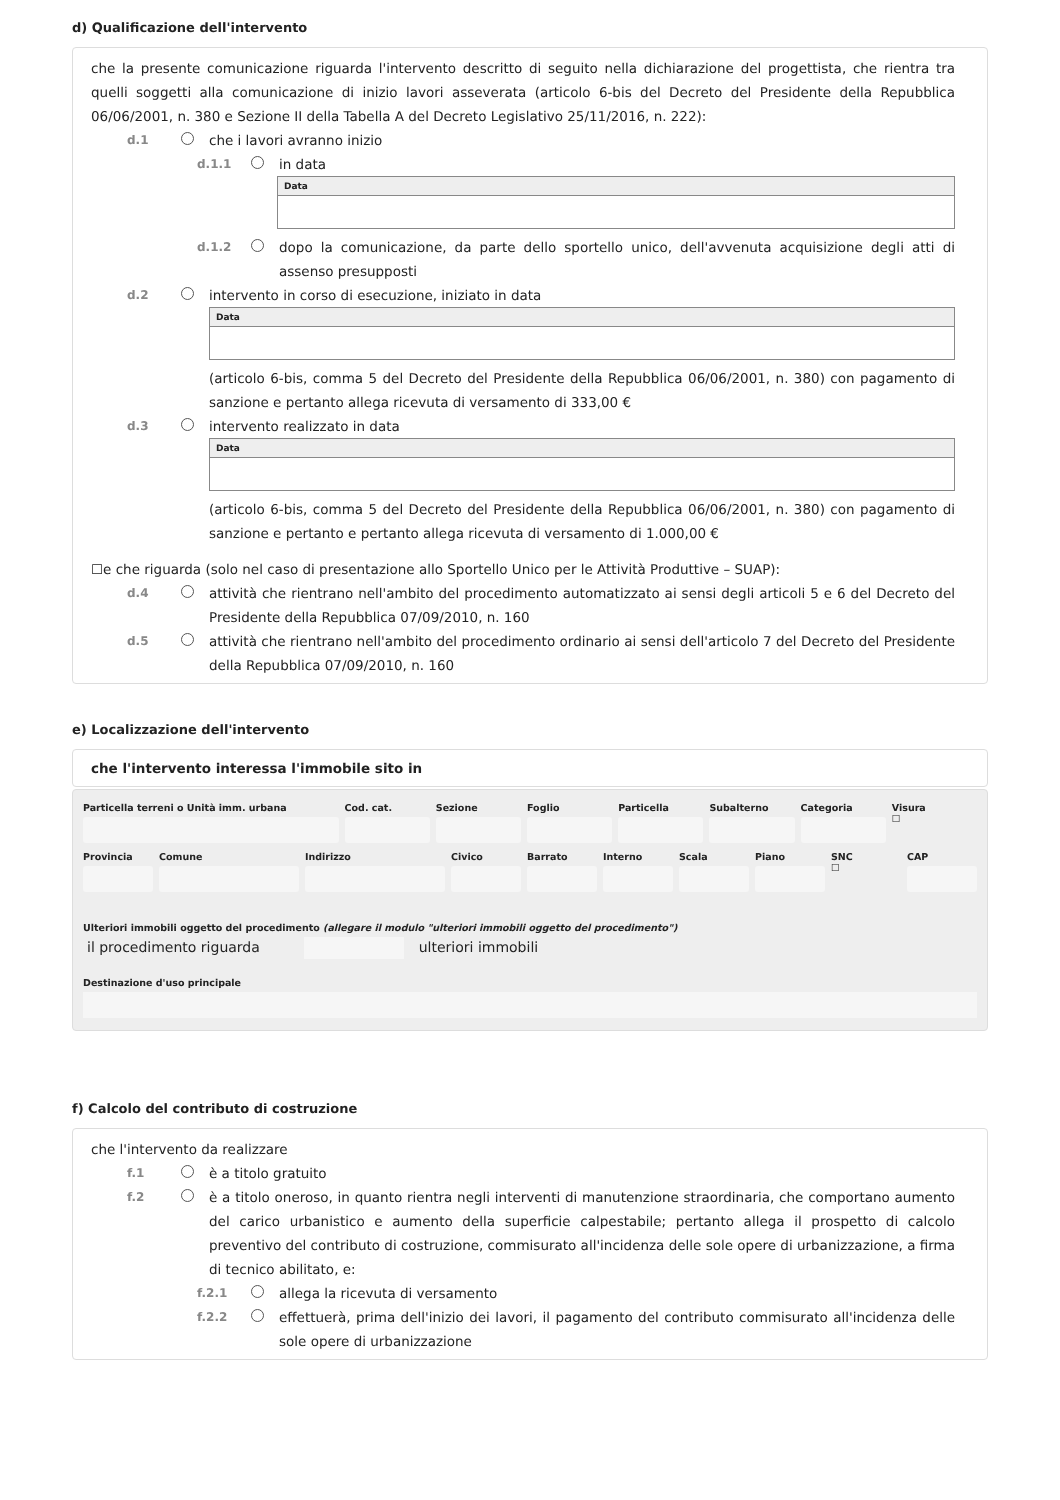d) Qualificazione dell'intervento
che la presente comunicazione riguarda l'intervento descritto di seguito nella dichiarazione del progettista, che rientra tra quelli soggetti alla comunicazione di inizio lavori asseverata (articolo 6-bis del Decreto del Presidente della Repubblica 06/06/2001, n. 380 e Sezione II della Tabella A del Decreto Legislativo 25/11/2016, n. 222):
d.1 che i lavori avranno inizio
d.1.1 in data
Data
d.1.2 dopo la comunicazione, da parte dello sportello unico, dell'avvenuta acquisizione degli atti di assenso presupposti
d.2 intervento in corso di esecuzione, iniziato in data
Data
(articolo 6-bis, comma 5 del Decreto del Presidente della Repubblica 06/06/2001, n. 380) con pagamento di sanzione e pertanto allega ricevuta di versamento di 333,00 €
d.3 intervento realizzato in data
Data
(articolo 6-bis, comma 5 del Decreto del Presidente della Repubblica 06/06/2001, n. 380) con pagamento di sanzione e pertanto e pertanto allega ricevuta di versamento di 1.000,00 €
☐e che riguarda (solo nel caso di presentazione allo Sportello Unico per le Attività Produttive – SUAP):
d.4 attività che rientrano nell'ambito del procedimento automatizzato ai sensi degli articoli 5 e 6 del Decreto del Presidente della Repubblica 07/09/2010, n. 160
d.5 attività che rientrano nell'ambito del procedimento ordinario ai sensi dell'articolo 7 del Decreto del Presidente della Repubblica 07/09/2010, n. 160
e) Localizzazione dell'intervento
che l'intervento interessa l'immobile sito in
Particella terreni o Unità imm. urbana
Cod. cat. Sezione Foglio Particella Subalterno Categoria Visura
☐
Provincia Comune Indirizzo Civico Barrato Interno Scala Piano SNC
☐
CAP
Ulteriori immobili oggetto del procedimento (allegare il modulo "ulteriori immobili oggetto del procedimento")
il procedimento riguarda ulteriori immobili
Destinazione d'uso principale
f) Calcolo del contributo di costruzione
che l'intervento da realizzare
f.1 è a titolo gratuito
f.2 è a titolo oneroso, in quanto rientra negli interventi di manutenzione straordinaria, che comportano aumento del carico urbanistico e aumento della superficie calpestabile; pertanto allega il prospetto di calcolo preventivo del contributo di costruzione, commisurato all'incidenza delle sole opere di urbanizzazione, a firma di tecnico abilitato, e:
f.2.1 allega la ricevuta di versamento
f.2.2 effettuerà, prima dell'inizio dei lavori, il pagamento del contributo commisurato all'incidenza delle sole opere di urbanizzazione